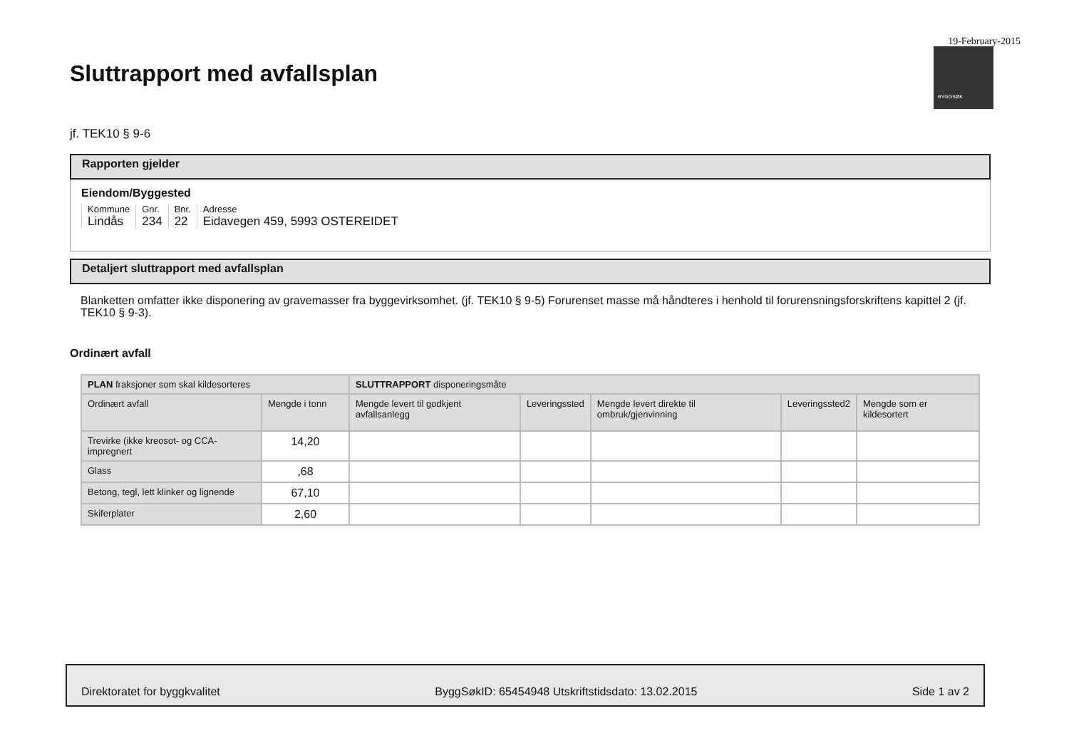19-February-2015
BYGGSØK
Sluttrapport med avfallsplan
jf. TEK10 § 9-6
Rapporten gjelder
Eiendom/Byggested
| Kommune | Gnr. | Bnr. | Adresse |
| Lindås | 234 | 22 | Eidavegen 459, 5993 OSTEREIDET |
Detaljert sluttrapport med avfallsplan
Blanketten omfatter ikke disponering av gravemasser fra byggevirksomhet. (jf. TEK10 § 9-5) Forurenset masse må håndteres i henhold til forurensningsforskriftens kapittel 2 (jf. TEK10 § 9-3).
Ordinært avfall
| PLAN fraksjoner som skal kildesorteres | | SLUTTRAPPORT disponeringsmåte | | | | |
| --- | --- | --- | --- | --- | --- | --- |
| Ordinært avfall | Mengde i tonn | Mengde levert til godkjent avfallsanlegg | Leveringssted | Mengde levert direkte til ombruk/gjenvinning | Leveringssted2 | Mengde som er kildesortert |
| Trevirke (ikke kreosot- og CCA-impregnert | 14,20 | | | | | |
| Glass | ,68 | | | | | |
| Betong, tegl, lett klinker og lignende | 67,10 | | | | | |
| Skiferplater | 2,60 | | | | | |
Direktoratet for byggkvalitet ByggSøkID: 65454948 Utskriftstidsdato: 13.02.2015 Side 1 av 2